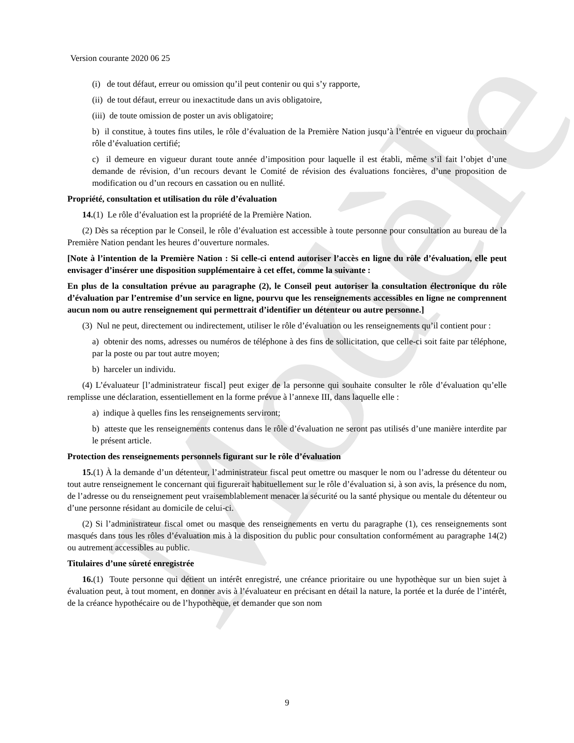Modèle
Version courante 2020 06 25
(i) de tout défaut, erreur ou omission qu’il peut contenir ou qui s’y rapporte,
(ii) de tout défaut, erreur ou inexactitude dans un avis obligatoire,
(iii) de toute omission de poster un avis obligatoire;
b) il constitue, à toutes fins utiles, le rôle d’évaluation de la Première Nation jusqu’à l’entrée en vigueur du prochain rôle d’évaluation certifié;
c) il demeure en vigueur durant toute année d’imposition pour laquelle il est établi, même s’il fait l’objet d’une demande de révision, d’un recours devant le Comité de révision des évaluations foncières, d’une proposition de modification ou d’un recours en cassation ou en nullité.
Propriété, consultation et utilisation du rôle d’évaluation
14.(1) Le rôle d’évaluation est la propriété de la Première Nation.
(2) Dès sa réception par le Conseil, le rôle d’évaluation est accessible à toute personne pour consultation au bureau de la Première Nation pendant les heures d’ouverture normales.
[Note à l’intention de la Première Nation : Si celle-ci entend autoriser l’accès en ligne du rôle d’évaluation, elle peut envisager d’insérer une disposition supplémentaire à cet effet, comme la suivante :
En plus de la consultation prévue au paragraphe (2), le Conseil peut autoriser la consultation électronique du rôle d’évaluation par l’entremise d’un service en ligne, pourvu que les renseignements accessibles en ligne ne comprennent aucun nom ou autre renseignement qui permettrait d’identifier un détenteur ou autre personne.]
(3) Nul ne peut, directement ou indirectement, utiliser le rôle d’évaluation ou les renseignements qu’il contient pour :
a) obtenir des noms, adresses ou numéros de téléphone à des fins de sollicitation, que celle-ci soit faite par téléphone, par la poste ou par tout autre moyen;
b) harceler un individu.
(4) L’évaluateur [l’administrateur fiscal] peut exiger de la personne qui souhaite consulter le rôle d’évaluation qu’elle remplisse une déclaration, essentiellement en la forme prévue à l’annexe III, dans laquelle elle :
a) indique à quelles fins les renseignements serviront;
b) atteste que les renseignements contenus dans le rôle d’évaluation ne seront pas utilisés d’une manière interdite par le présent article.
Protection des renseignements personnels figurant sur le rôle d’évaluation
15.(1) À la demande d’un détenteur, l’administrateur fiscal peut omettre ou masquer le nom ou l’adresse du détenteur ou tout autre renseignement le concernant qui figurerait habituellement sur le rôle d’évaluation si, à son avis, la présence du nom, de l’adresse ou du renseignement peut vraisemblablement menacer la sécurité ou la santé physique ou mentale du détenteur ou d’une personne résidant au domicile de celui-ci.
(2) Si l’administrateur fiscal omet ou masque des renseignements en vertu du paragraphe (1), ces renseignements sont masqués dans tous les rôles d’évaluation mis à la disposition du public pour consultation conformément au paragraphe 14(2) ou autrement accessibles au public.
Titulaires d’une sûreté enregistrée
16.(1) Toute personne qui détient un intérêt enregistré, une créance prioritaire ou une hypothèque sur un bien sujet à évaluation peut, à tout moment, en donner avis à l’évaluateur en précisant en détail la nature, la portée et la durée de l’intérêt, de la créance hypothécaire ou de l’hypothèque, et demander que son nom
9